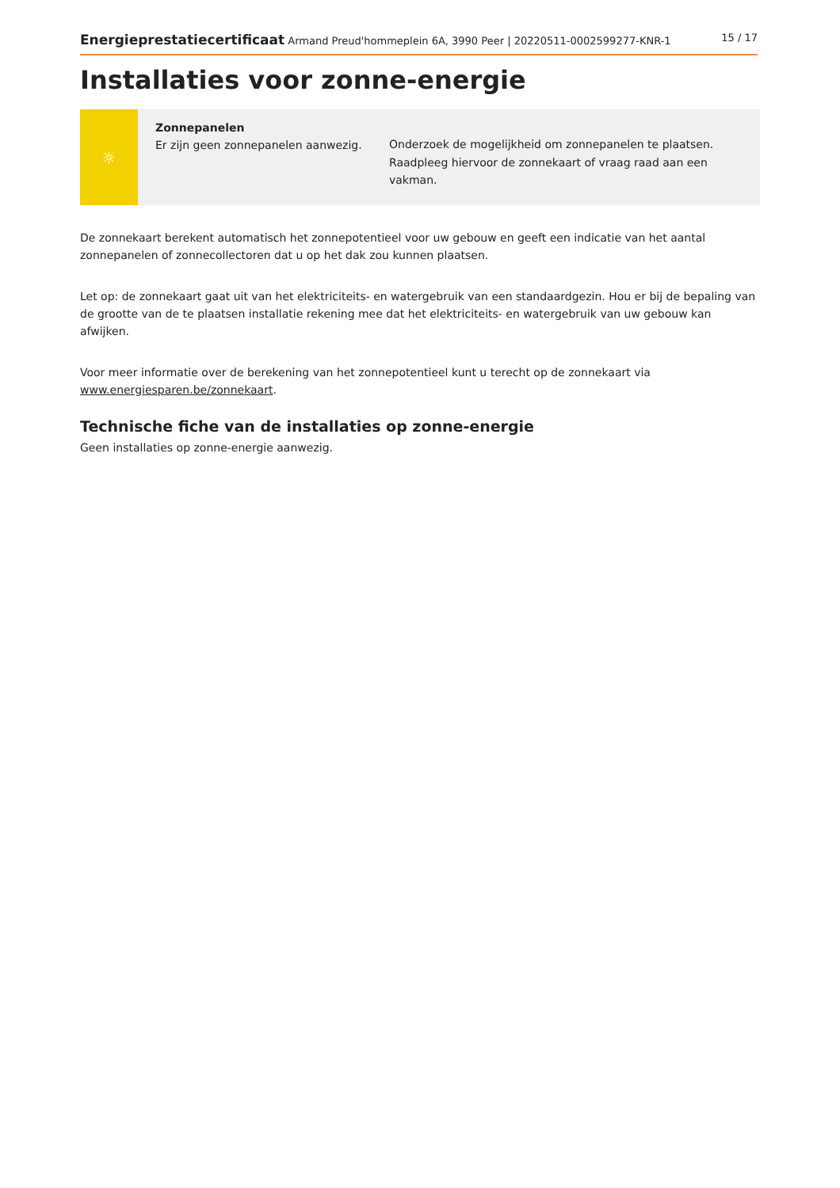Energieprestatiecertificaat Armand Preud'hommeplein 6A, 3990 Peer | 20220511-0002599277-KNR-1 15 / 17
Installaties voor zonne-energie
☼
Zonnepanelen
Er zijn geen zonnepanelen aanwezig.
Onderzoek de mogelijkheid om zonnepanelen te plaatsen. Raadpleeg hiervoor de zonnekaart of vraag raad aan een vakman.
De zonnekaart berekent automatisch het zonnepotentieel voor uw gebouw en geeft een indicatie van het aantal zonnepanelen of zonnecollectoren dat u op het dak zou kunnen plaatsen.
Let op: de zonnekaart gaat uit van het elektriciteits- en watergebruik van een standaardgezin. Hou er bij de bepaling van de grootte van de te plaatsen installatie rekening mee dat het elektriciteits- en watergebruik van uw gebouw kan afwijken.
Voor meer informatie over de berekening van het zonnepotentieel kunt u terecht op de zonnekaart via www.energiesparen.be/zonnekaart.
Technische fiche van de installaties op zonne-energie
Geen installaties op zonne-energie aanwezig.